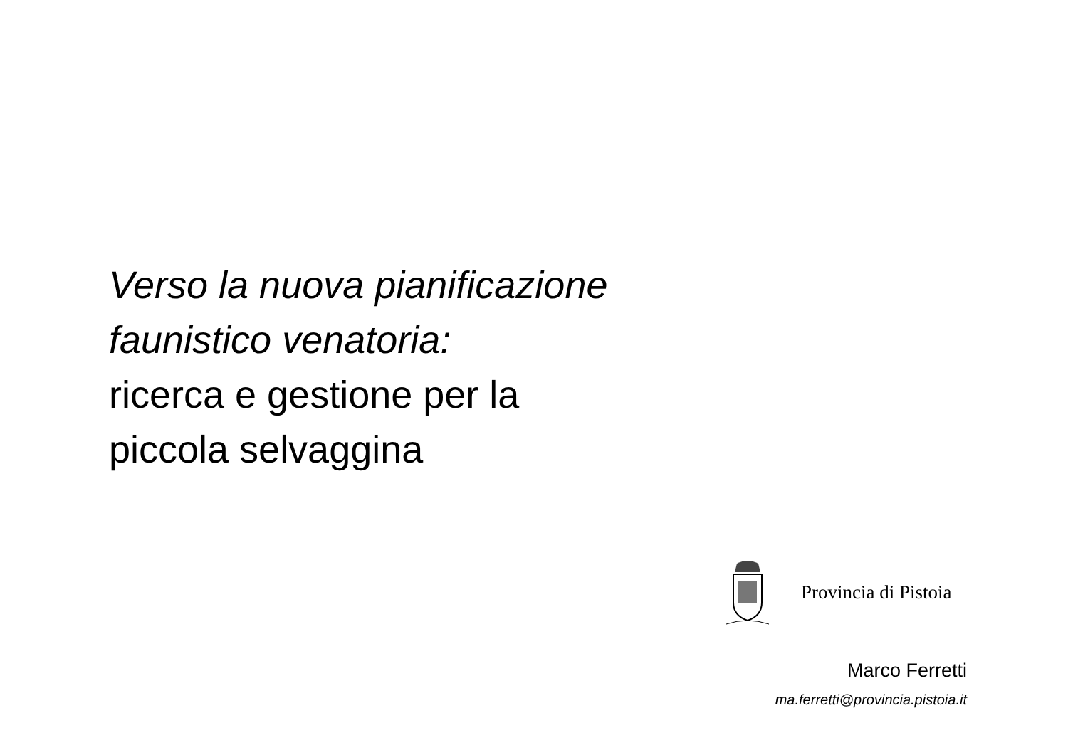Verso la nuova pianificazione
faunistico venatoria:
ricerca e gestione per la
piccola selvaggina
Provincia di Pistoia
Marco Ferretti
ma.ferretti@provincia.pistoia.it